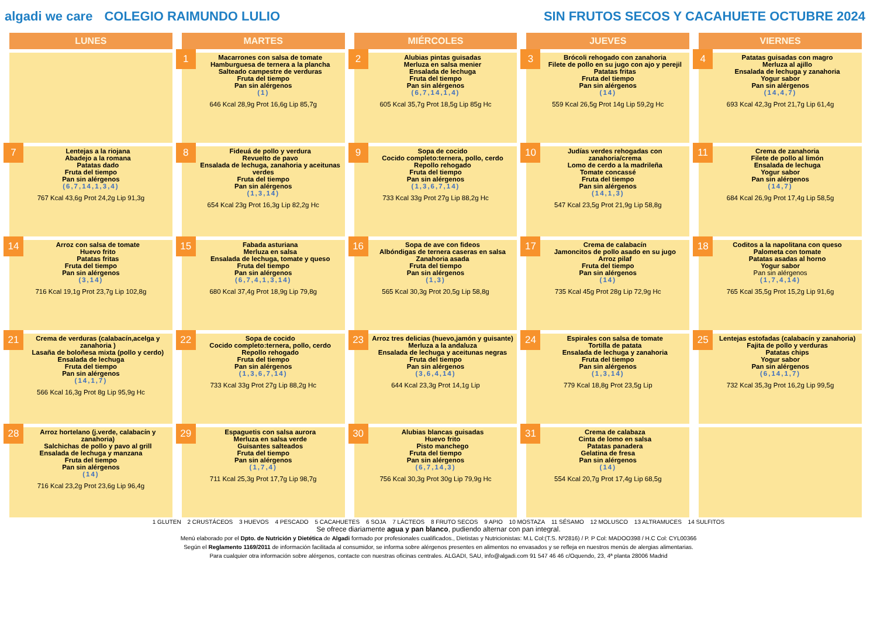algadi we care
COLEGIO RAIMUNDO LULIO
SIN FRUTOS SECOS Y CACAHUETE OCTUBRE 2024
| LUNES | MARTES | MIÉRCOLES | JUEVES | VIERNES |
| --- | --- | --- | --- | --- |
| | 1 Macarrones con salsa de tomate Hamburguesa de ternera a la plancha Salteado campestre de verduras Fruta del tiempo Pan sin alérgenos (1) 646 Kcal 28,9g Prot 16,6g Lip 85,7g | 2 Alubias pintas guisadas Merluza en salsa menier Ensalada de lechuga Fruta del tiempo Pan sin alérgenos (6,7,14,1,4) 605 Kcal 35,7g Prot 18,5g Lip 85g Hc | 3 Brócoli rehogado con zanahoria Filete de pollo en su jugo con ajo y perejil Patatas fritas Fruta del tiempo Pan sin alérgenos (14) 559 Kcal 26,5g Prot 14g Lip 59,2g Hc | 4 Patatas guisadas con magro Merluza al ajillo Ensalada de lechuga y zanahoria Yogur sabor Pan sin alérgenos (14,4,7) 693 Kcal 42,3g Prot 21,7g Lip 61,4g |
| 7 Lentejas a la riojana Abadejo a la romana Patatas dado Fruta del tiempo Pan sin alérgenos (6,7,14,1,3,4) 767 Kcal 43,6g Prot 24,2g Lip 91,3g | 8 Fideuá de pollo y verdura Revuelto de pavo Ensalada de lechuga, zanahoria y aceitunas verdes Fruta del tiempo Pan sin alérgenos (1,3,14) 654 Kcal 23g Prot 16,3g Lip 82,2g Hc | 9 Sopa de cocido Cocido completo:ternera, pollo, cerdo Repollo rehogado Fruta del tiempo Pan sin alérgenos (1,3,6,7,14) 733 Kcal 33g Prot 27g Lip 88,2g Hc | 10 Judías verdes rehogadas con zanahoria/crema Lomo de cerdo a la madrileña Tomate concassé Fruta del tiempo Pan sin alérgenos (14,1,3) 547 Kcal 23,5g Prot 21,9g Lip 58,8g | 11 Crema de zanahoria Filete de pollo al limón Ensalada de lechuga Yogur sabor Pan sin alérgenos (14,7) 684 Kcal 26,9g Prot 17,4g Lip 58,5g |
| 14 Arroz con salsa de tomate Huevo frito Patatas fritas Fruta del tiempo Pan sin alérgenos (3,14) 716 Kcal 19,1g Prot 23,7g Lip 102,8g | 15 Fabada asturiana Merluza en salsa Ensalada de lechuga, tomate y queso Fruta del tiempo Pan sin alérgenos (6,7,4,1,3,14) 680 Kcal 37,4g Prot 18,9g Lip 79,8g | 16 Sopa de ave con fideos Albóndigas de ternera caseras en salsa Zanahoria asada Fruta del tiempo Pan sin alérgenos (1,3) 565 Kcal 30,3g Prot 20,5g Lip 58,8g | 17 Crema de calabacín Jamoncitos de pollo asado en su jugo Arroz pilaf Fruta del tiempo Pan sin alérgenos (14) 735 Kcal 45g Prot 28g Lip 72,9g Hc | 18 Coditos a la napolitana con queso Palometa con tomate Patatas asadas al horno Yogur sabor Pan sin alérgenos (1,7,4,14) 765 Kcal 35,5g Prot 15,2g Lip 91,6g |
| 21 Crema de verduras (calabacín,acelga y zanahoria ) Lasaña de boloñesa mixta (pollo y cerdo) Ensalada de lechuga Fruta del tiempo Pan sin alérgenos (14,1,7) 566 Kcal 16,3g Prot 8g Lip 95,9g Hc | 22 Sopa de cocido Cocido completo:ternera, pollo, cerdo Repollo rehogado Fruta del tiempo Pan sin alérgenos (1,3,6,7,14) 733 Kcal 33g Prot 27g Lip 88,2g Hc | 23 Arroz tres delicias (huevo,jamón y guisante) Merluza a la andaluza Ensalada de lechuga y aceitunas negras Fruta del tiempo Pan sin alérgenos (3,6,4,14) 644 Kcal 23,3g Prot 14,1g Lip | 24 Espirales con salsa de tomate Tortilla de patata Ensalada de lechuga y zanahoria Fruta del tiempo Pan sin alérgenos (1,3,14) 779 Kcal 18,8g Prot 23,5g Lip | 25 Lentejas estofadas (calabacín y zanahoria) Fajita de pollo y verduras Patatas chips Yogur sabor Pan sin alérgenos (6,14,1,7) 732 Kcal 35,3g Prot 16,2g Lip 99,5g |
| 28 Arroz hortelano (j.verde, calabacín y zanahoria) Salchichas de pollo y pavo al grill Ensalada de lechuga y manzana Fruta del tiempo Pan sin alérgenos (14) 716 Kcal 23,2g Prot 23,6g Lip 96,4g | 29 Espaguetis con salsa aurora Merluza en salsa verde Guisantes salteados Fruta del tiempo Pan sin alérgenos (1,7,4) 711 Kcal 25,3g Prot 17,7g Lip 98,7g | 30 Alubias blancas guisadas Huevo frito Pisto manchego Fruta del tiempo Pan sin alérgenos (6,7,14,3) 756 Kcal 30,3g Prot 30g Lip 79,9g Hc | 31 Crema de calabaza Cinta de lomo en salsa Patatas panadera Gelatina de fresa Pan sin alérgenos (14) 554 Kcal 20,7g Prot 17,4g Lip 68,5g | |
1 GLUTEN 2 CRUSTÁCEOS 3 HUEVOS 4 PESCADO 5 CACAHUETES 6 SOJA 7 LÁCTEOS 8 FRUTO SECOS 9 APIO 10 MOSTAZA 11 SÉSAMO 12 MOLUSCO 13 ALTRAMUCES 14 SULFITOS
Se ofrece diariamente agua y pan blanco, pudiendo alternar con pan integral.
Menú elaborado por el Dpto. de Nutrición y Dietética de Algadi formado por profesionales cualificados., Dietistas y Nutricionistas: M.L Col:(T.S. Nº2816) / P. P Col: MADOO398 / H.C Col: CYL00366
Según el Reglamento 1169/2011 de información facilitada al consumidor, se informa sobre alérgenos presentes en alimentos no envasados y se refleja en nuestros menús de alergias alimentarias.
Para cualquier otra información sobre alérgenos, contacte con nuestras oficinas centrales. ALGADI, SAU, info@algadi.com 91 547 46 46 c/Oquendo, 23, 4ª planta 28006 Madrid